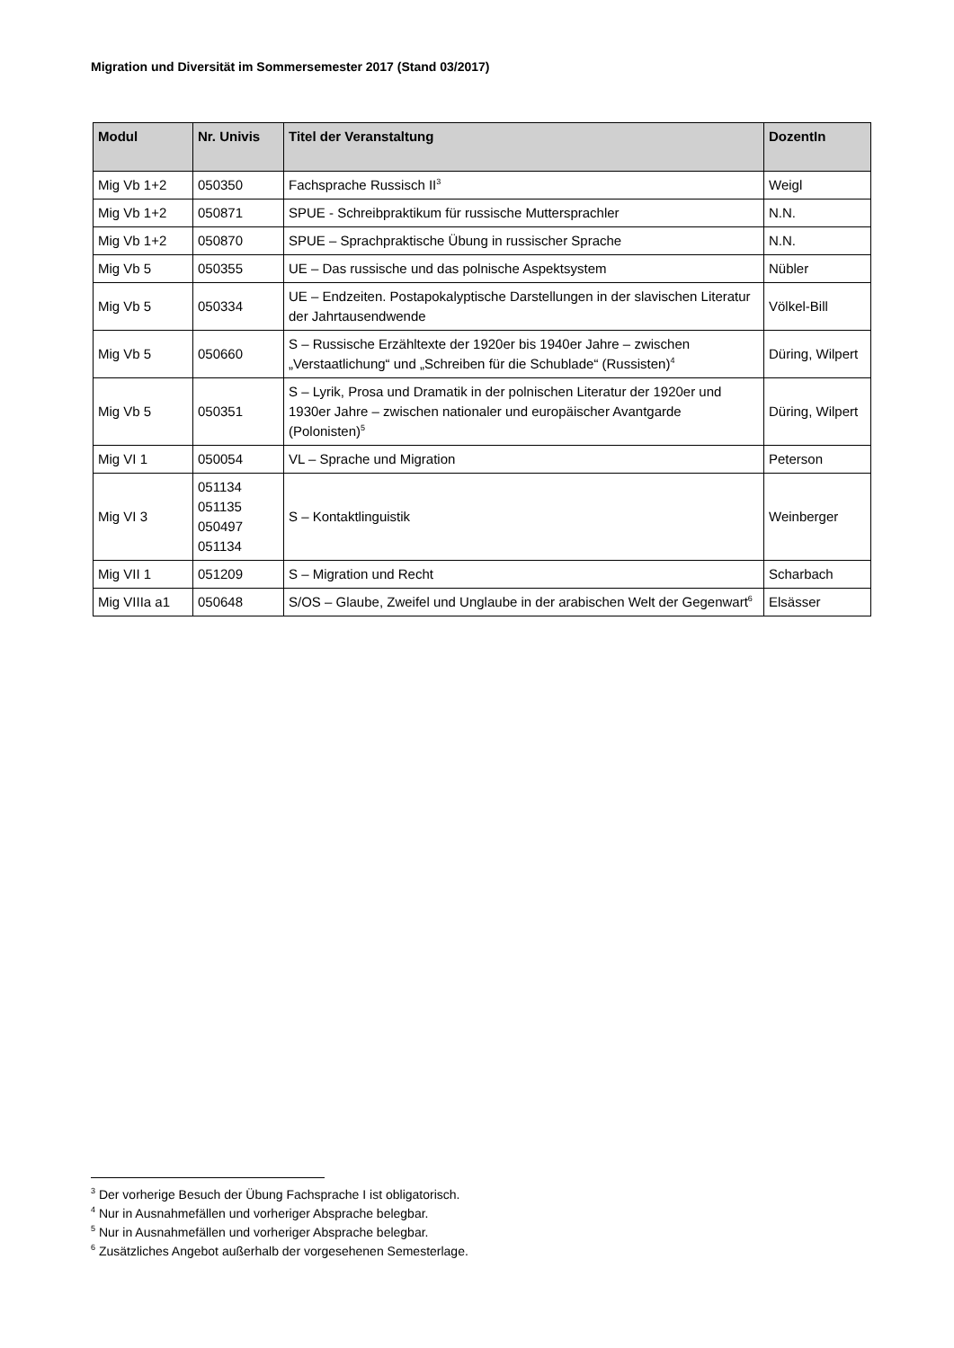Migration und Diversität im Sommersemester 2017 (Stand 03/2017)
| Modul | Nr. Univis | Titel der Veranstaltung | DozentIn |
| --- | --- | --- | --- |
| Mig Vb 1+2 | 050350 | Fachsprache Russisch II<sup>3</sup> | Weigl |
| Mig Vb 1+2 | 050871 | SPUE - Schreibpraktikum für russische Muttersprachler | N.N. |
| Mig Vb 1+2 | 050870 | SPUE – Sprachpraktische Übung in russischer Sprache | N.N. |
| Mig Vb 5 | 050355 | UE – Das russische und das polnische Aspektsystem | Nübler |
| Mig Vb 5 | 050334 | UE – Endzeiten. Postapokalyptische Darstellungen in der slavischen Literatur der Jahrtausendwende | Völkel-Bill |
| Mig Vb 5 | 050660 | S – Russische Erzähltexte der 1920er bis 1940er Jahre – zwischen „Verstaatlichung“ und „Schreiben für die Schublade“ (Russisten)<sup>4</sup> | Düring, Wilpert |
| Mig Vb 5 | 050351 | S – Lyrik, Prosa und Dramatik in der polnischen Literatur der 1920er und 1930er Jahre – zwischen nationaler und europäischer Avantgarde (Polonisten)<sup>5</sup> | Düring, Wilpert |
| Mig VI 1 | 050054 | VL – Sprache und Migration | Peterson |
| Mig VI 3 | 051134 051135 050497 051134 | S – Kontaktlinguistik | Weinberger |
| Mig VII 1 | 051209 | S – Migration und Recht | Scharbach |
| Mig VIIIa a1 | 050648 | S/OS – Glaube, Zweifel und Unglaube in der arabischen Welt der Gegenwart<sup>6</sup> | Elsässer |
<sup>3</sup> Der vorherige Besuch der Übung Fachsprache I ist obligatorisch.
<sup>4</sup> Nur in Ausnahmefällen und vorheriger Absprache belegbar.
<sup>5</sup> Nur in Ausnahmefällen und vorheriger Absprache belegbar.
<sup>6</sup> Zusätzliches Angebot außerhalb der vorgesehenen Semesterlage.